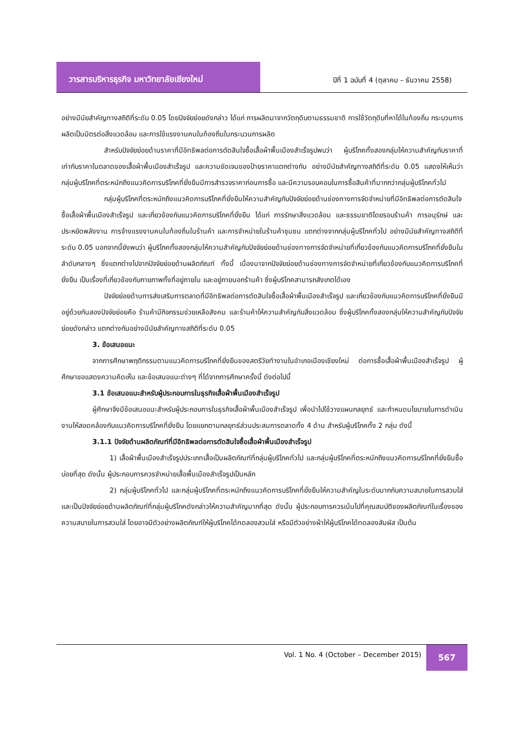วารสารบริหารธุรกิจ มหาวิทยาลัยเชียงใหม่
ปีที่ 1 ฉบับที่ 4 (ตุลาคม – ธันวาคม 2558)
อย่างมีนัยสำคัญทางสถิติที่ระดับ 0.05 โดยปัจจัยย่อยดังกล่าว ได้แก่ การผลิตมาจากวัตถุดิบตามธรรมชาติ การใช้วัตถุดิบที่หาได้ในท้องถิ่น กระบวนการผลิตเป็นมิตรต่อสิ่งแวดล้อม และการใช้แรงงานคนในท้องถิ่นในกระบวนการผลิต
สำหรับปัจจัยย่อยด้านราคาที่มีอิทธิพลต่อการตัดสินใจซื้อเสื้อผ้าพื้นเมืองสำเร็จรูปพบว่า ผู้บริโภคทั้งสองกลุ่มให้ความสำคัญกับราคาที่เท่ากับราคาในตลาดของเสื้อผ้าพื้นเมืองสำเร็จรูป และความชัดเจนของป้ายราคาแตกต่างกัน อย่างมีนัยสำคัญทางสถิติที่ระดับ 0.05 แสดงให้เห็นว่ากลุ่มผู้บริโภคที่ตระหนักถึงแนวคิดการบริโภคที่ยั่งยืนมีการสำรวจราคาก่อนการซื้อ และมีความรอบคอบในการซื้อสินค้าที่มากกว่ากลุ่มผู้บริโภคทั่วไป
กลุ่มผู้บริโภคที่ตระหนักถึงแนวคิดการบริโภคที่ยั่งยืนให้ความสำคัญกับปัจจัยย่อยด้านช่องทางการจัดจำหน่ายที่มีอิทธิพลต่อการตัดสินใจซื้อเสื้อผ้าพื้นเมืองสำเร็จรูป และเกี่ยวข้องกับแนวคิดการบริโภคที่ยั่งยืน ได้แก่ การรักษาสิ่งแวดล้อม และธรรมชาติโดยรอบร้านค้า การอนุรักษ์ และประหยัดพลังงาน การจ้างแรงงานคนในท้องถิ่นในร้านค้า และการจำหน่ายในร้านค้าชุมชน แตกต่างจากกลุ่มผู้บริโภคทั่วไป อย่างมีนัยสำคัญทางสถิติที่ระดับ 0.05 นอกจากนี้ยังพบว่า ผู้บริโภคทั้งสองกลุ่มให้ความสำคัญกับปัจจัยย่อยด้านช่องทางการจัดจำหน่ายที่เกี่ยวข้องกับแนวคิดการบริโภคที่ยั่งยืนในลำดับกลางๆ ซึ่งแตกต่างไปจากปัจจัยย่อยด้านผลิตภัณฑ์ ทั้งนี้ เนื่องมาจากปัจจัยย่อยด้านช่องทางการจัดจำหน่ายที่เกี่ยวข้องกับแนวคิดการบริโภคที่ยั่งยืน เป็นเรื่องที่เกี่ยวข้องกับกายภาพทั้งที่อยู่ภายใน และอยู่ภายนอกร้านค้า ซึ่งผู้บริโภคสามารถสังเกตได้เอง
ปัจจัยย่อยด้านการส่งเสริมการตลาดที่มีอิทธิพลต่อการตัดสินใจซื้อเสื้อผ้าพื้นเมืองสำเร็จรูป และเกี่ยวข้องกับแนวคิดการบริโภคที่ยั่งยืนมีอยู่ด้วยกันสองปัจจัยย่อยคือ ร้านค้ามีกิจกรรมช่วยเหลือสังคม และร้านค้าให้ความสำคัญกับสิ่งแวดล้อม ซึ่งผู้บริโภคทั้งสองกลุ่มให้ความสำคัญกับปัจจัยย่อยดังกล่าว แตกต่างกันอย่างมีนัยสำคัญทางสถิติที่ระดับ 0.05
3. ข้อเสนอแนะ
จากการศึกษาพฤติกรรมตามแนวคิดการบริโภคที่ยั่งยืนของสตรีวัยทำงานในอำเภอเมืองเชียงใหม่ ต่อการซื้อเสื้อผ้าพื้นเมืองสำเร็จรูป ผู้ศึกษาขอแสดงความคิดเห็น และข้อเสนอแนะต่างๆ ที่ได้จากการศึกษาครั้งนี้ ดังต่อไปนี้
3.1 ข้อเสนอแนะสำหรับผู้ประกอบการในธุรกิจเสื้อผ้าพื้นเมืองสำเร็จรูป
ผู้ศึกษาจึงมีข้อเสนอแนะสำหรับผู้ประกอบการในธุรกิจเสื้อผ้าพื้นเมืองสำเร็จรูป เพื่อนำไปใช้วางแผนกลยุทธ์ และกำหนดนโยบายในการดำเนินงานให้สอดคล้องกับแนวคิดการบริโภคที่ยั่งยืน โดยแยกตามกลยุทธ์ส่วนประสมการตลาดทั้ง 4 ด้าน สำหรับผู้บริโภคทั้ง 2 กลุ่ม ดังนี้
3.1.1 ปัจจัยด้านผลิตภัณฑ์ที่มีอิทธิพลต่อการตัดสินใจซื้อเสื้อผ้าพื้นเมืองสำเร็จรูป
1) เสื้อผ้าพื้นเมืองสำเร็จรูปประเภทเสื้อเป็นผลิตภัณฑ์ที่กลุ่มผู้บริโภคทั่วไป และกลุ่มผู้บริโภคที่ตระหนักถึงแนวคิดการบริโภคที่ยั่งยืนซื้อบ่อยที่สุด ดังนั้น ผู้ประกอบการควรจำหน่ายเสื้อพื้นเมืองสำเร็จรูปเป็นหลัก
2) กลุ่มผู้บริโภคทั่วไป และกลุ่มผู้บริโภคที่ตระหนักถึงแนวคิดการบริโภคที่ยั่งยืนให้ความสำคัญในระดับมากกับความสบายในการสวมใส่ และเป็นปัจจัยย่อยด้านผลิตภัณฑ์ที่กลุ่มผู้บริโภคดังกล่าวให้ความสำคัญมากที่สุด ดังนั้น ผู้ประกอบการควรเน้นไปที่คุณสมบัติของผลิตภัณฑ์ในเรื่องของความสบายในการสวมใส่ โดยอาจมีตัวอย่างผลิตภัณฑ์ให้ผู้บริโภคได้ทดลองสวมใส่ หรือมีตัวอย่างผ้าให้ผู้บริโภคได้ทดลองสัมผัส เป็นต้น
Vol. 1 No. 4 (October – December 2015)
567